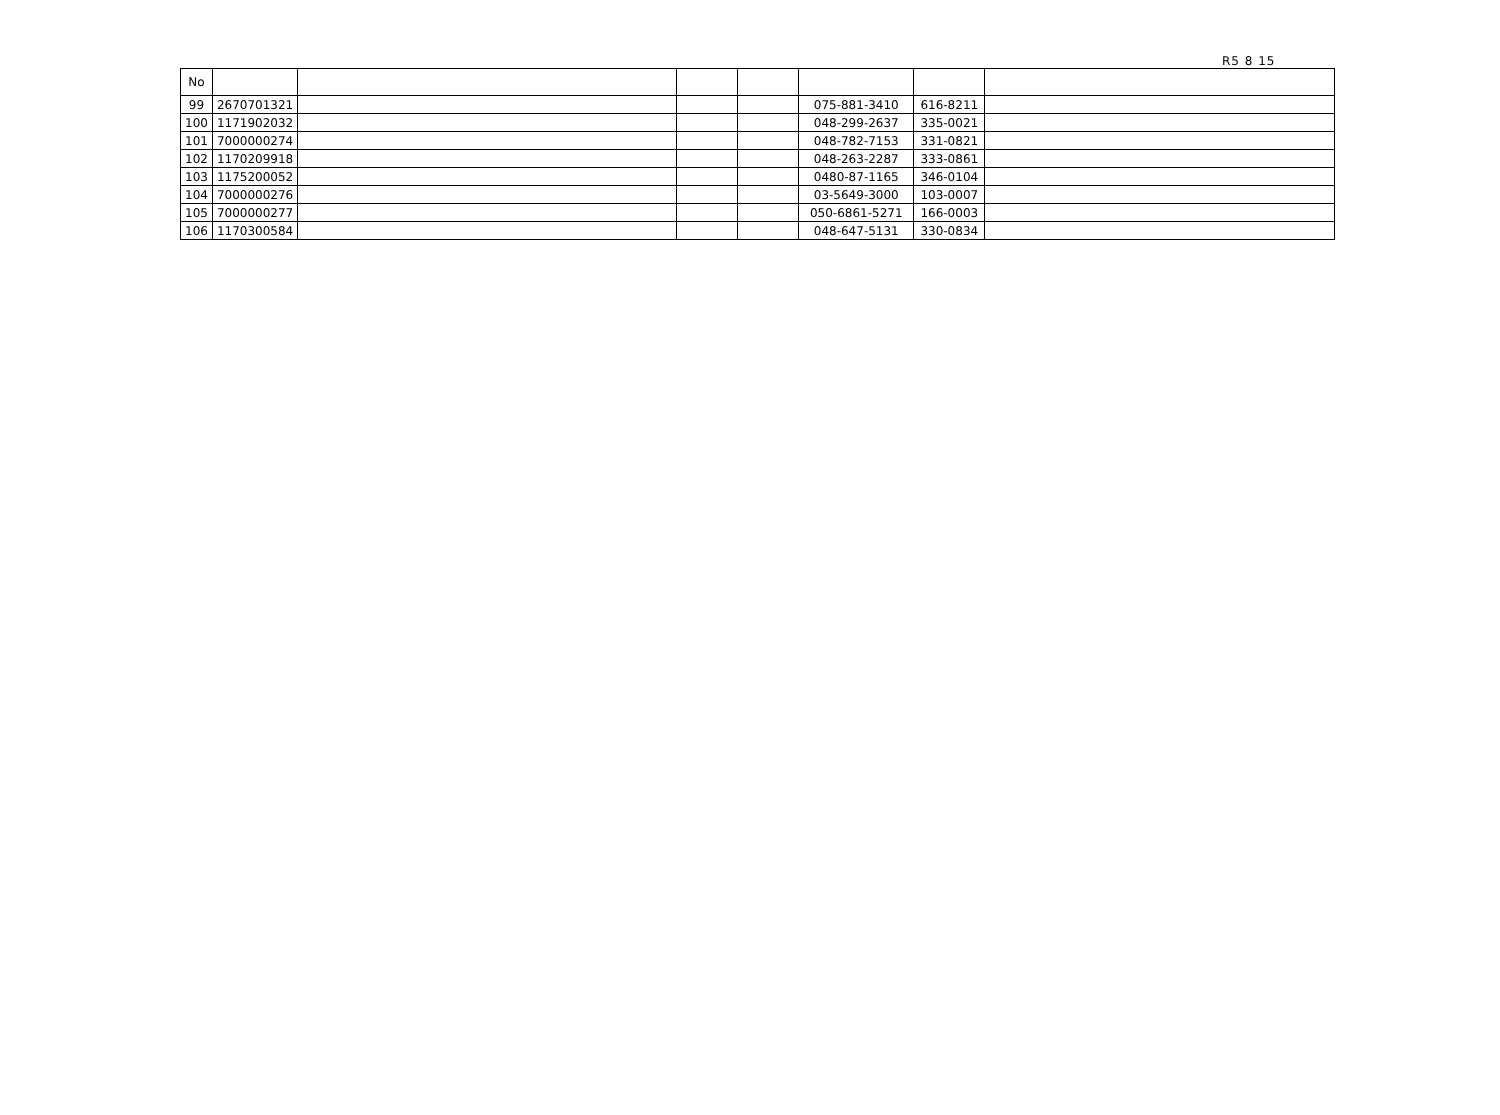R5 8 15
| No | | | | | | | |
| --- | --- | --- | --- | --- | --- | --- | --- |
| 99 | 2670701321 | | | | 075-881-3410 | 616-8211 | |
| 100 | 1171902032 | | | | 048-299-2637 | 335-0021 | |
| 101 | 7000000274 | | | | 048-782-7153 | 331-0821 | |
| 102 | 1170209918 | | | | 048-263-2287 | 333-0861 | |
| 103 | 1175200052 | | | | 0480-87-1165 | 346-0104 | |
| 104 | 7000000276 | | | | 03-5649-3000 | 103-0007 | |
| 105 | 7000000277 | | | | 050-6861-5271 | 166-0003 | |
| 106 | 1170300584 | | | | 048-647-5131 | 330-0834 | |